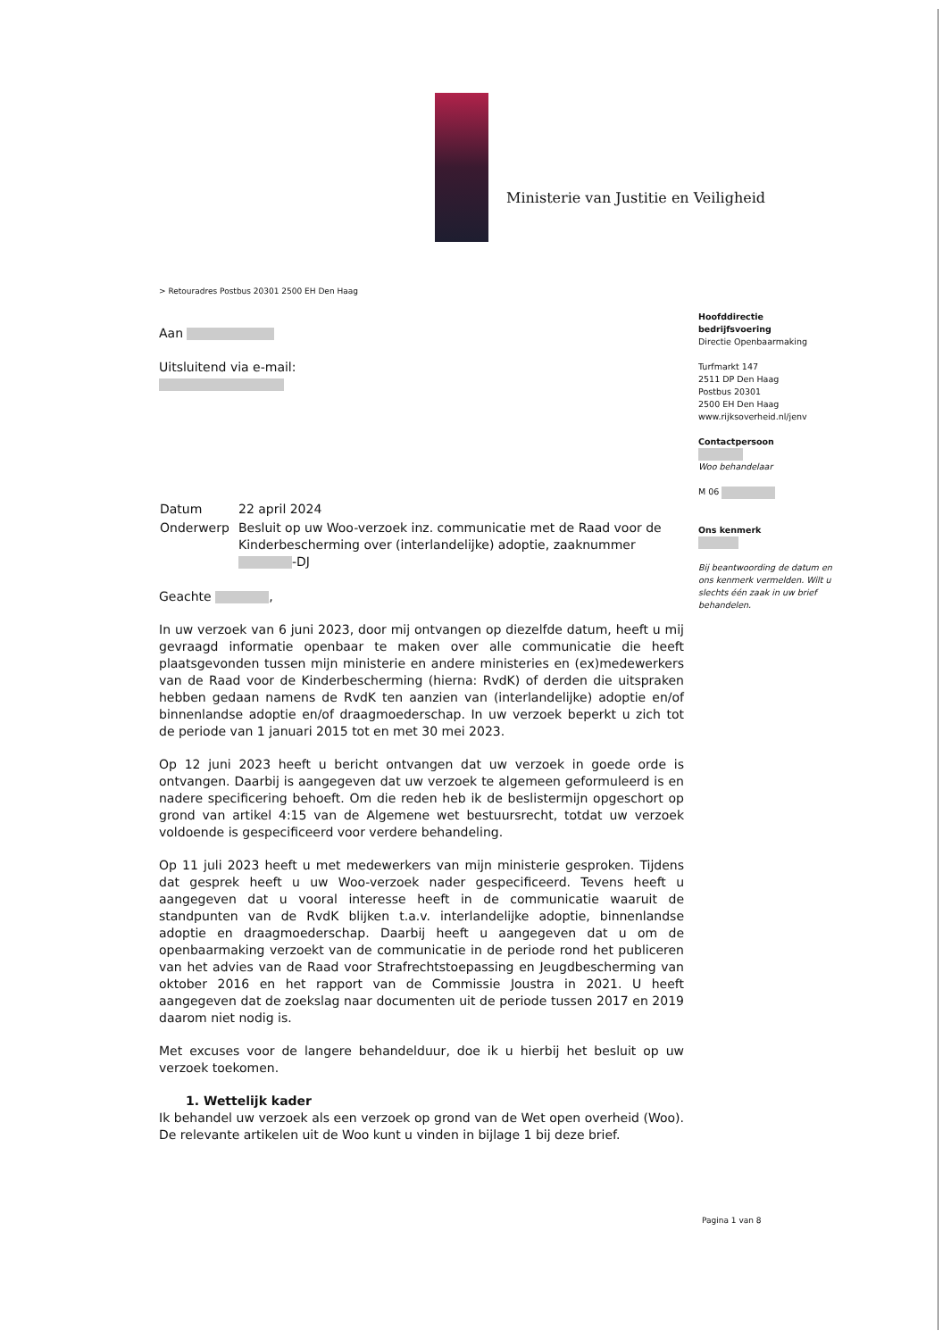Ministerie van Justitie en Veiligheid
> Retouradres Postbus 20301 2500 EH Den Haag
Hoofddirectie
bedrijfsvoering
Directie Openbaarmaking
Turfmarkt 147
2511 DP Den Haag
Postbus 20301
2500 EH Den Haag
www.rijksoverheid.nl/jenv
Contactpersoon
Woo behandelaar
M 06
Ons kenmerk
Bij beantwoording de datum en ons kenmerk vermelden. Wilt u slechts één zaak in uw brief behandelen.
Aan
Uitsluitend via e-mail:
| Datum | 22 april 2024 |
| Onderwerp | Besluit op uw Woo-verzoek inz. communicatie met de Raad voor de Kinderbescherming over (interlandelijke) adoptie, zaaknummer -DJ |
Geachte ,
In uw verzoek van 6 juni 2023, door mij ontvangen op diezelfde datum, heeft u mij gevraagd informatie openbaar te maken over alle communicatie die heeft plaatsgevonden tussen mijn ministerie en andere ministeries en (ex)medewerkers van de Raad voor de Kinderbescherming (hierna: RvdK) of derden die uitspraken hebben gedaan namens de RvdK ten aanzien van (interlandelijke) adoptie en/of binnenlandse adoptie en/of draagmoederschap. In uw verzoek beperkt u zich tot de periode van 1 januari 2015 tot en met 30 mei 2023.
Op 12 juni 2023 heeft u bericht ontvangen dat uw verzoek in goede orde is ontvangen. Daarbij is aangegeven dat uw verzoek te algemeen geformuleerd is en nadere specificering behoeft. Om die reden heb ik de beslistermijn opgeschort op grond van artikel 4:15 van de Algemene wet bestuursrecht, totdat uw verzoek voldoende is gespecificeerd voor verdere behandeling.
Op 11 juli 2023 heeft u met medewerkers van mijn ministerie gesproken. Tijdens dat gesprek heeft u uw Woo-verzoek nader gespecificeerd. Tevens heeft u aangegeven dat u vooral interesse heeft in de communicatie waaruit de standpunten van de RvdK blijken t.a.v. interlandelijke adoptie, binnenlandse adoptie en draagmoederschap. Daarbij heeft u aangegeven dat u om de openbaarmaking verzoekt van de communicatie in de periode rond het publiceren van het advies van de Raad voor Strafrechtstoepassing en Jeugdbescherming van oktober 2016 en het rapport van de Commissie Joustra in 2021. U heeft aangegeven dat de zoekslag naar documenten uit de periode tussen 2017 en 2019 daarom niet nodig is.
Met excuses voor de langere behandelduur, doe ik u hierbij het besluit op uw verzoek toekomen.
1. Wettelijk kader
Ik behandel uw verzoek als een verzoek op grond van de Wet open overheid (Woo). De relevante artikelen uit de Woo kunt u vinden in bijlage 1 bij deze brief.
Pagina 1 van 8